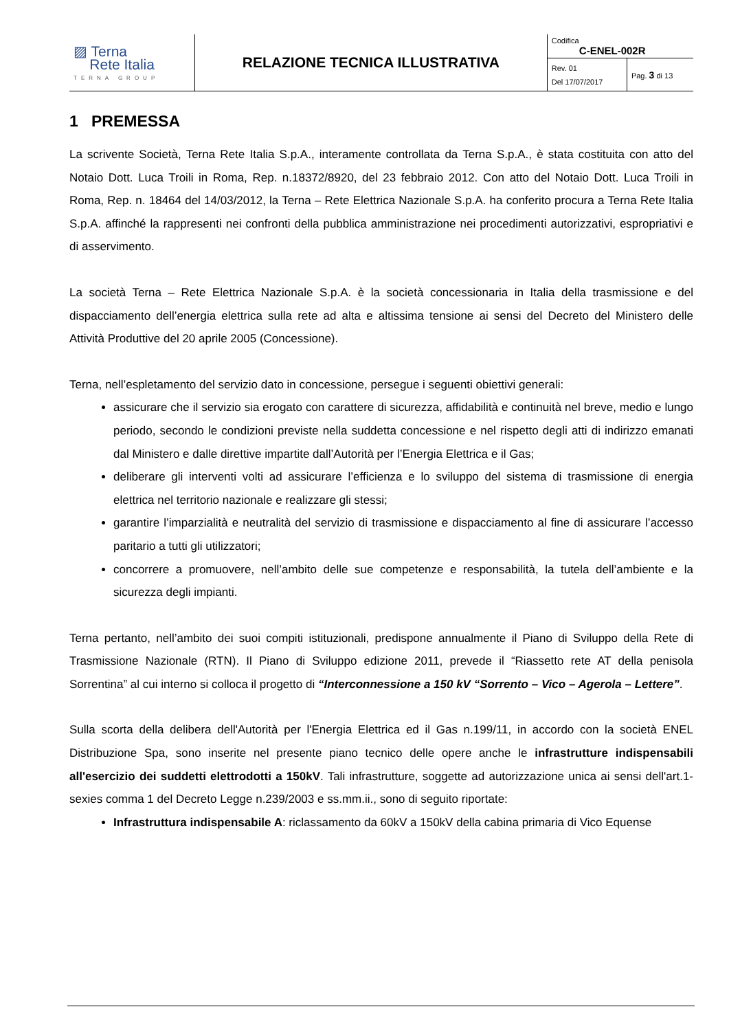| ▨ Terna Rete Italia TERNA GROUP | RELAZIONE TECNICA ILLUSTRATIVA | Codifica C-ENEL-002R | |
| | | Rev. 01 Del 17/07/2017 | Pag. 3 di 13 |
1 PREMESSA
La scrivente Società, Terna Rete Italia S.p.A., interamente controllata da Terna S.p.A., è stata costituita con atto del Notaio Dott. Luca Troili in Roma, Rep. n.18372/8920, del 23 febbraio 2012. Con atto del Notaio Dott. Luca Troili in Roma, Rep. n. 18464 del 14/03/2012, la Terna – Rete Elettrica Nazionale S.p.A. ha conferito procura a Terna Rete Italia S.p.A. affinché la rappresenti nei confronti della pubblica amministrazione nei procedimenti autorizzativi, espropriativi e di asservimento.
La società Terna – Rete Elettrica Nazionale S.p.A. è la società concessionaria in Italia della trasmissione e del dispacciamento dell’energia elettrica sulla rete ad alta e altissima tensione ai sensi del Decreto del Ministero delle Attività Produttive del 20 aprile 2005 (Concessione).
Terna, nell’espletamento del servizio dato in concessione, persegue i seguenti obiettivi generali:
assicurare che il servizio sia erogato con carattere di sicurezza, affidabilità e continuità nel breve, medio e lungo periodo, secondo le condizioni previste nella suddetta concessione e nel rispetto degli atti di indirizzo emanati dal Ministero e dalle direttive impartite dall’Autorità per l’Energia Elettrica e il Gas;
deliberare gli interventi volti ad assicurare l’efficienza e lo sviluppo del sistema di trasmissione di energia elettrica nel territorio nazionale e realizzare gli stessi;
garantire l’imparzialità e neutralità del servizio di trasmissione e dispacciamento al fine di assicurare l’accesso paritario a tutti gli utilizzatori;
concorrere a promuovere, nell’ambito delle sue competenze e responsabilità, la tutela dell’ambiente e la sicurezza degli impianti.
Terna pertanto, nell’ambito dei suoi compiti istituzionali, predispone annualmente il Piano di Sviluppo della Rete di Trasmissione Nazionale (RTN). Il Piano di Sviluppo edizione 2011, prevede il “Riassetto rete AT della penisola Sorrentina” al cui interno si colloca il progetto di “Interconnessione a 150 kV “Sorrento – Vico – Agerola – Lettere”.
Sulla scorta della delibera dell'Autorità per l'Energia Elettrica ed il Gas n.199/11, in accordo con la società ENEL Distribuzione Spa, sono inserite nel presente piano tecnico delle opere anche le infrastrutture indispensabili all'esercizio dei suddetti elettrodotti a 150kV. Tali infrastrutture, soggette ad autorizzazione unica ai sensi dell'art.1-sexies comma 1 del Decreto Legge n.239/2003 e ss.mm.ii., sono di seguito riportate:
Infrastruttura indispensabile A: riclassamento da 60kV a 150kV della cabina primaria di Vico Equense